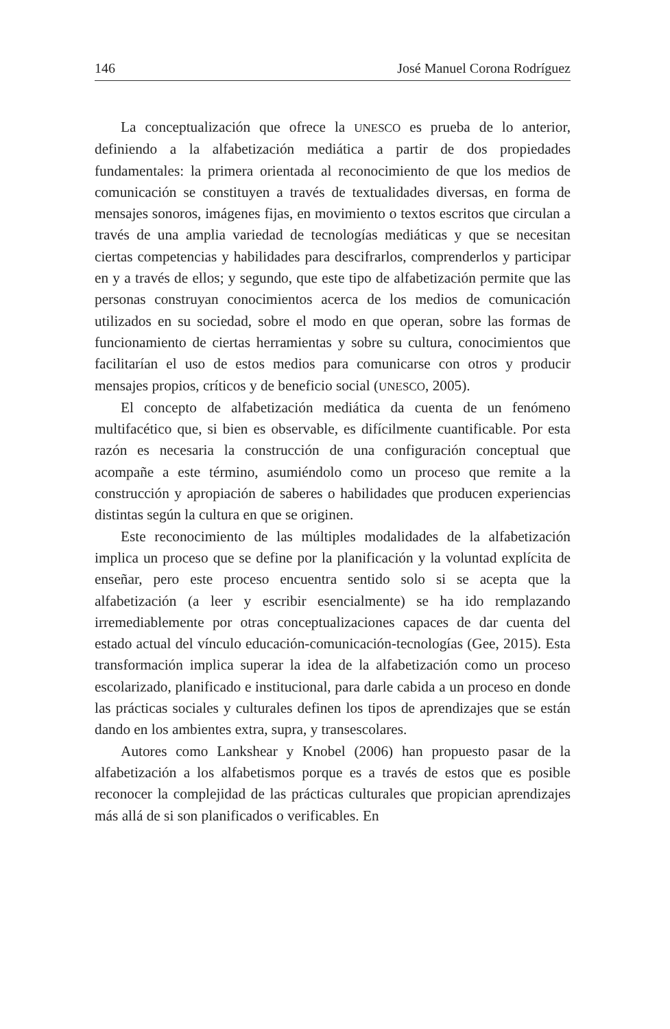146 José Manuel Corona Rodríguez
La conceptualización que ofrece la UNESCO es prueba de lo anterior, definiendo a la alfabetización mediática a partir de dos propiedades fundamentales: la primera orientada al reconocimiento de que los medios de comunicación se constituyen a través de textualidades diversas, en forma de mensajes sonoros, imágenes fijas, en movimiento o textos escritos que circulan a través de una amplia variedad de tecnologías mediáticas y que se necesitan ciertas competencias y habilidades para descifrarlos, comprenderlos y participar en y a través de ellos; y segundo, que este tipo de alfabetización permite que las personas construyan conocimientos acerca de los medios de comunicación utilizados en su sociedad, sobre el modo en que operan, sobre las formas de funcionamiento de ciertas herramientas y sobre su cultura, conocimientos que facilitarían el uso de estos medios para comunicarse con otros y producir mensajes propios, críticos y de beneficio social (UNESCO, 2005).
El concepto de alfabetización mediática da cuenta de un fenómeno multifacético que, si bien es observable, es difícilmente cuantificable. Por esta razón es necesaria la construcción de una configuración conceptual que acompañe a este término, asumiéndolo como un proceso que remite a la construcción y apropiación de saberes o habilidades que producen experiencias distintas según la cultura en que se originen.
Este reconocimiento de las múltiples modalidades de la alfabetización implica un proceso que se define por la planificación y la voluntad explícita de enseñar, pero este proceso encuentra sentido solo si se acepta que la alfabetización (a leer y escribir esencialmente) se ha ido remplazando irremediablemente por otras conceptualizaciones capaces de dar cuenta del estado actual del vínculo educación-comunicación-tecnologías (Gee, 2015). Esta transformación implica superar la idea de la alfabetización como un proceso escolarizado, planificado e institucional, para darle cabida a un proceso en donde las prácticas sociales y culturales definen los tipos de aprendizajes que se están dando en los ambientes extra, supra, y transescolares.
Autores como Lankshear y Knobel (2006) han propuesto pasar de la alfabetización a los alfabetismos porque es a través de estos que es posible reconocer la complejidad de las prácticas culturales que propician aprendizajes más allá de si son planificados o verificables. En